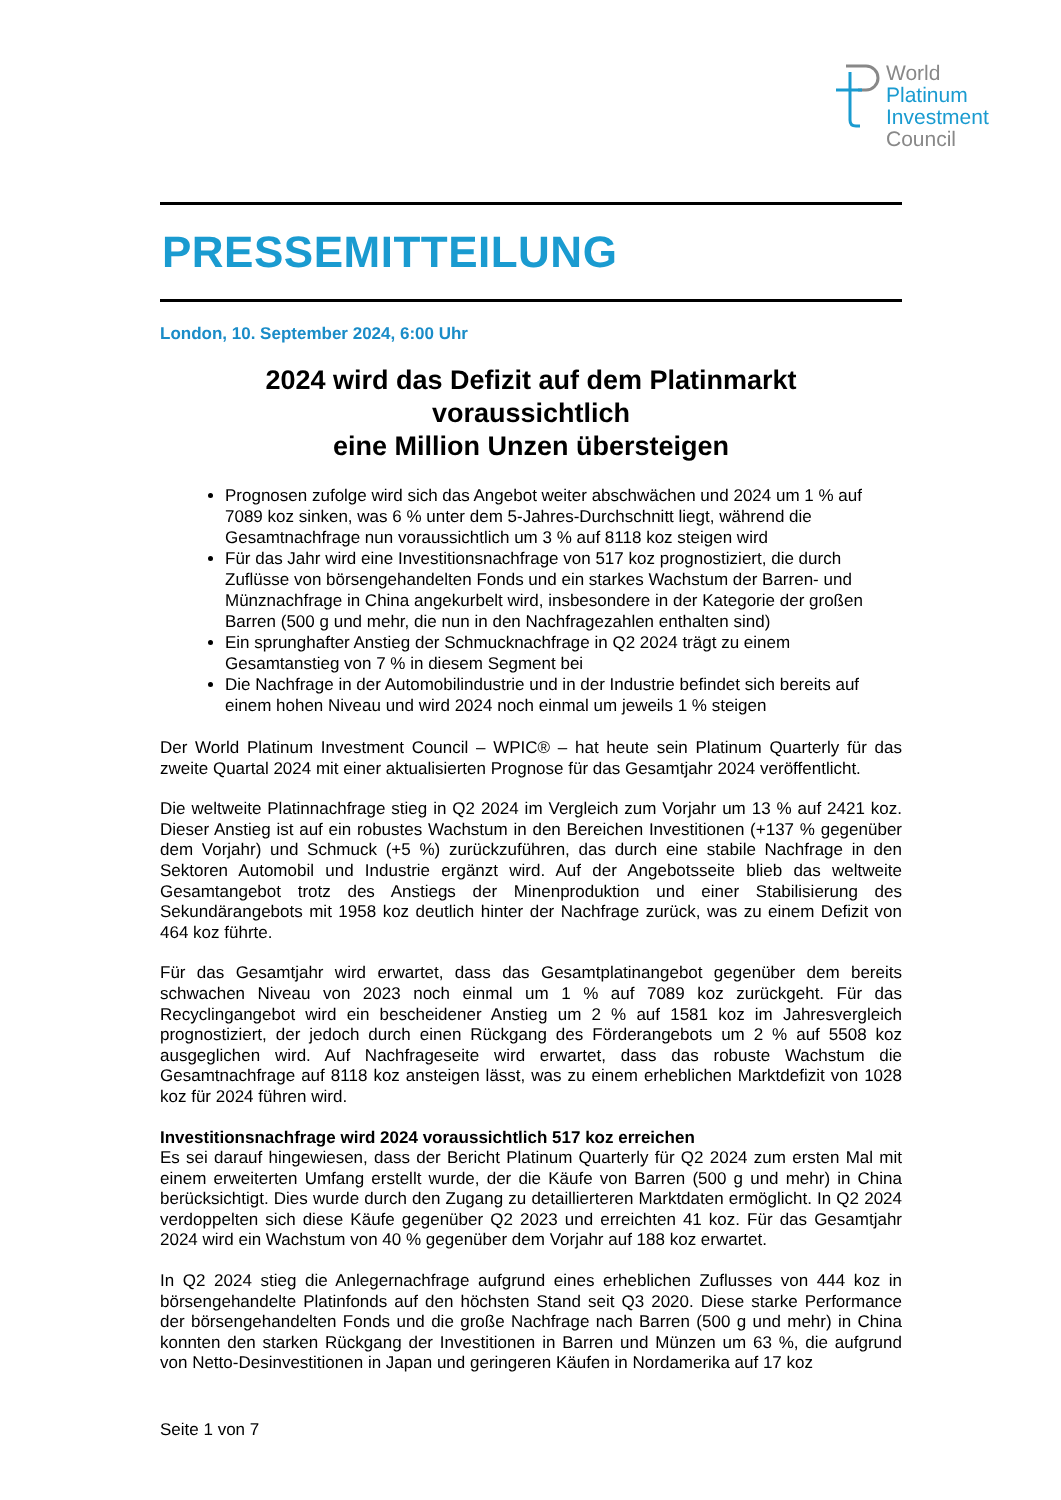World
Platinum
Investment
Council
PRESSEMITTEILUNG
London, 10. September 2024, 6:00 Uhr
2024 wird das Defizit auf dem Platinmarkt
voraussichtlich
eine Million Unzen übersteigen
Prognosen zufolge wird sich das Angebot weiter abschwächen und 2024 um 1 % auf 7089 koz sinken, was 6 % unter dem 5-Jahres-Durchschnitt liegt, während die Gesamtnachfrage nun voraussichtlich um 3 % auf 8118 koz steigen wird
Für das Jahr wird eine Investitionsnachfrage von 517 koz prognostiziert, die durch Zuflüsse von börsengehandelten Fonds und ein starkes Wachstum der Barren- und Münznachfrage in China angekurbelt wird, insbesondere in der Kategorie der großen Barren (500 g und mehr, die nun in den Nachfragezahlen enthalten sind)
Ein sprunghafter Anstieg der Schmucknachfrage in Q2 2024 trägt zu einem Gesamtanstieg von 7 % in diesem Segment bei
Die Nachfrage in der Automobilindustrie und in der Industrie befindet sich bereits auf einem hohen Niveau und wird 2024 noch einmal um jeweils 1 % steigen
Der World Platinum Investment Council – WPIC® – hat heute sein Platinum Quarterly für das zweite Quartal 2024 mit einer aktualisierten Prognose für das Gesamtjahr 2024 veröffentlicht.
Die weltweite Platinnachfrage stieg in Q2 2024 im Vergleich zum Vorjahr um 13 % auf 2421 koz. Dieser Anstieg ist auf ein robustes Wachstum in den Bereichen Investitionen (+137 % gegenüber dem Vorjahr) und Schmuck (+5 %) zurückzuführen, das durch eine stabile Nachfrage in den Sektoren Automobil und Industrie ergänzt wird. Auf der Angebotsseite blieb das weltweite Gesamtangebot trotz des Anstiegs der Minenproduktion und einer Stabilisierung des Sekundärangebots mit 1958 koz deutlich hinter der Nachfrage zurück, was zu einem Defizit von 464 koz führte.
Für das Gesamtjahr wird erwartet, dass das Gesamtplatinangebot gegenüber dem bereits schwachen Niveau von 2023 noch einmal um 1 % auf 7089 koz zurückgeht. Für das Recyclingangebot wird ein bescheidener Anstieg um 2 % auf 1581 koz im Jahresvergleich prognostiziert, der jedoch durch einen Rückgang des Förderangebots um 2 % auf 5508 koz ausgeglichen wird. Auf Nachfrageseite wird erwartet, dass das robuste Wachstum die Gesamtnachfrage auf 8118 koz ansteigen lässt, was zu einem erheblichen Marktdefizit von 1028 koz für 2024 führen wird.
Investitionsnachfrage wird 2024 voraussichtlich 517 koz erreichen
Es sei darauf hingewiesen, dass der Bericht Platinum Quarterly für Q2 2024 zum ersten Mal mit einem erweiterten Umfang erstellt wurde, der die Käufe von Barren (500 g und mehr) in China berücksichtigt. Dies wurde durch den Zugang zu detaillierteren Marktdaten ermöglicht. In Q2 2024 verdoppelten sich diese Käufe gegenüber Q2 2023 und erreichten 41 koz. Für das Gesamtjahr 2024 wird ein Wachstum von 40 % gegenüber dem Vorjahr auf 188 koz erwartet.
In Q2 2024 stieg die Anlegernachfrage aufgrund eines erheblichen Zuflusses von 444 koz in börsengehandelte Platinfonds auf den höchsten Stand seit Q3 2020. Diese starke Performance der börsengehandelten Fonds und die große Nachfrage nach Barren (500 g und mehr) in China konnten den starken Rückgang der Investitionen in Barren und Münzen um 63 %, die aufgrund von Netto-Desinvestitionen in Japan und geringeren Käufen in Nordamerika auf 17 koz
Seite 1 von 7